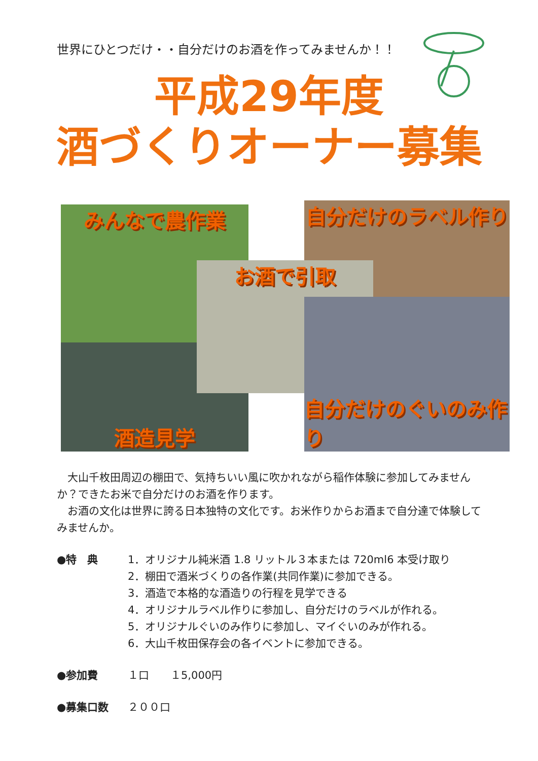世界にひとつだけ・・自分だけのお酒を作ってみませんか！！
平成29年度
酒づくりオーナー募集
みんなで農作業 自分だけのラベル作り
酒造見学
お酒で引取
自分だけのぐいのみ作り
　大山千枚田周辺の棚田で、気持ちいい風に吹かれながら稲作体験に参加してみませんか？できたお米で自分だけのお酒を作ります。
　お酒の文化は世界に誇る日本独特の文化です。お米作りからお酒まで自分達で体験してみませんか。
●特　典 1．オリジナル純米酒 1.8 リットル３本または 720ml6 本受け取り
2．棚田で酒米づくりの各作業(共同作業)に参加できる。
3．酒造で本格的な酒造りの行程を見学できる
4．オリジナルラベル作りに参加し、自分だけのラベルが作れる。
5．オリジナルぐいのみ作りに参加し、マイぐいのみが作れる。
6．大山千枚田保存会の各イベントに参加できる。
●参加費 １口　　１5,000円
●募集口数 ２００口